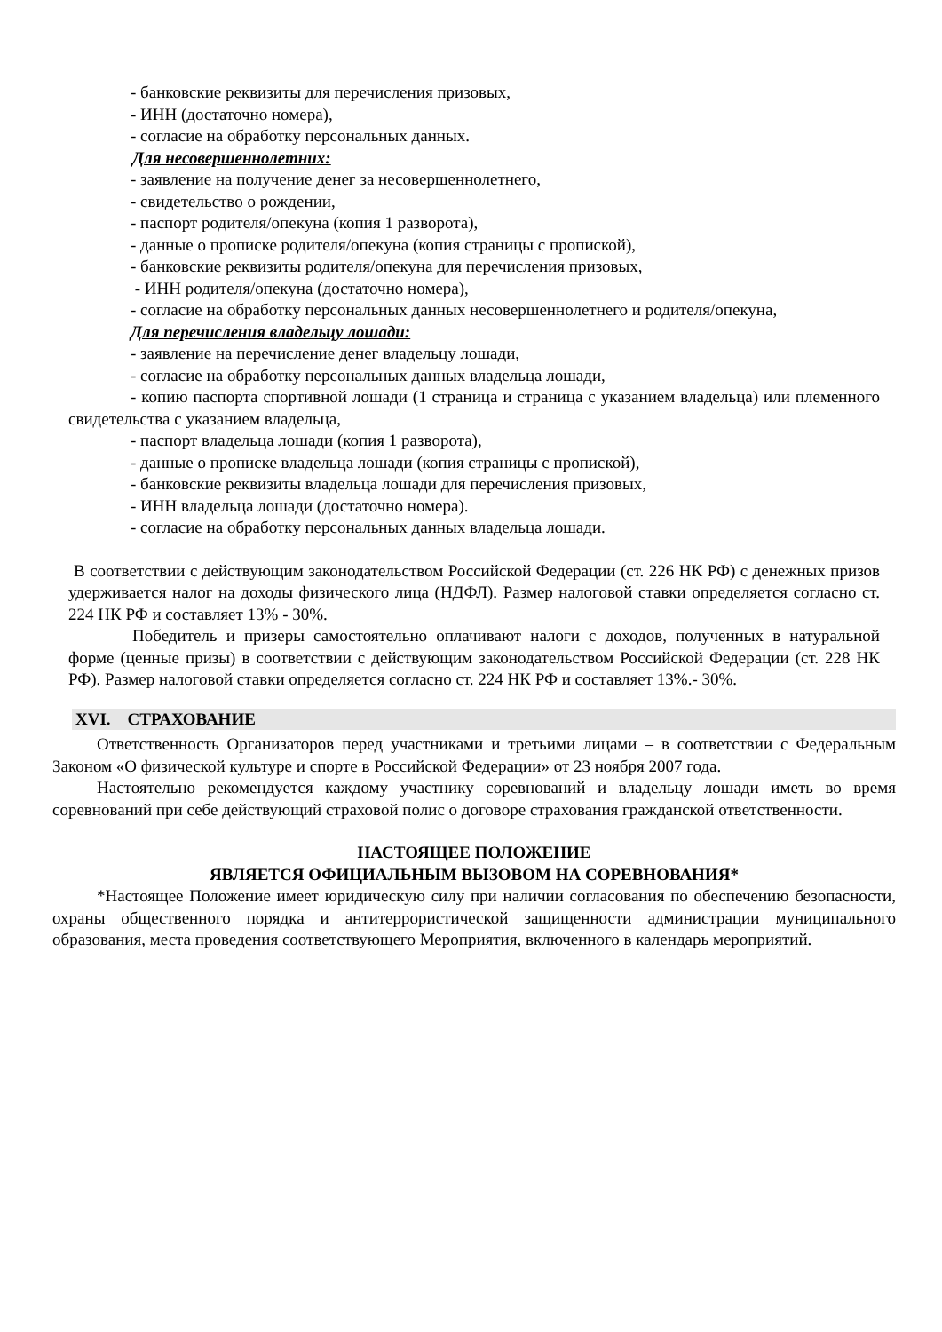- банковские реквизиты для перечисления призовых,
- ИНН (достаточно номера),
- согласие на обработку персональных данных.
Для несовершеннолетних:
- заявление на получение денег за несовершеннолетнего,
- свидетельство о рождении,
- паспорт родителя/опекуна (копия 1 разворота),
- данные о прописке родителя/опекуна (копия страницы с пропиской),
- банковские реквизиты родителя/опекуна для перечисления призовых,
- ИНН родителя/опекуна (достаточно номера),
- согласие на обработку персональных данных несовершеннолетнего и родителя/опекуна,
Для перечисления владельцу лошади:
- заявление на перечисление денег владельцу лошади,
- согласие на обработку персональных данных владельца лошади,
- копию паспорта спортивной лошади (1 страница и страница с указанием владельца) или племенного свидетельства с указанием владельца,
- паспорт владельца лошади (копия 1 разворота),
- данные о прописке владельца лошади (копия страницы с пропиской),
- банковские реквизиты владельца лошади для перечисления призовых,
- ИНН владельца лошади (достаточно номера).
- согласие на обработку персональных данных владельца лошади.
В соответствии с действующим законодательством Российской Федерации (ст. 226 НК РФ) с денежных призов удерживается налог на доходы физического лица (НДФЛ). Размер налоговой ставки определяется согласно ст. 224 НК РФ и составляет 13% - 30%.
Победитель и призеры самостоятельно оплачивают налоги с доходов, полученных в натуральной форме (ценные призы) в соответствии с действующим законодательством Российской Федерации (ст. 228 НК РФ). Размер налоговой ставки определяется согласно ст. 224 НК РФ и составляет 13%.- 30%.
XVI. СТРАХОВАНИЕ
Ответственность Организаторов перед участниками и третьими лицами – в соответствии с Федеральным Законом «О физической культуре и спорте в Российской Федерации» от 23 ноября 2007 года.
Настоятельно рекомендуется каждому участнику соревнований и владельцу лошади иметь во время соревнований при себе действующий страховой полис о договоре страхования гражданской ответственности.
НАСТОЯЩЕЕ ПОЛОЖЕНИЕ
ЯВЛЯЕТСЯ ОФИЦИАЛЬНЫМ ВЫЗОВОМ НА СОРЕВНОВАНИЯ*
*Настоящее Положение имеет юридическую силу при наличии согласования по обеспечению безопасности, охраны общественного порядка и антитеррористической защищенности администрации муниципального образования, места проведения соответствующего Мероприятия, включенного в календарь мероприятий.